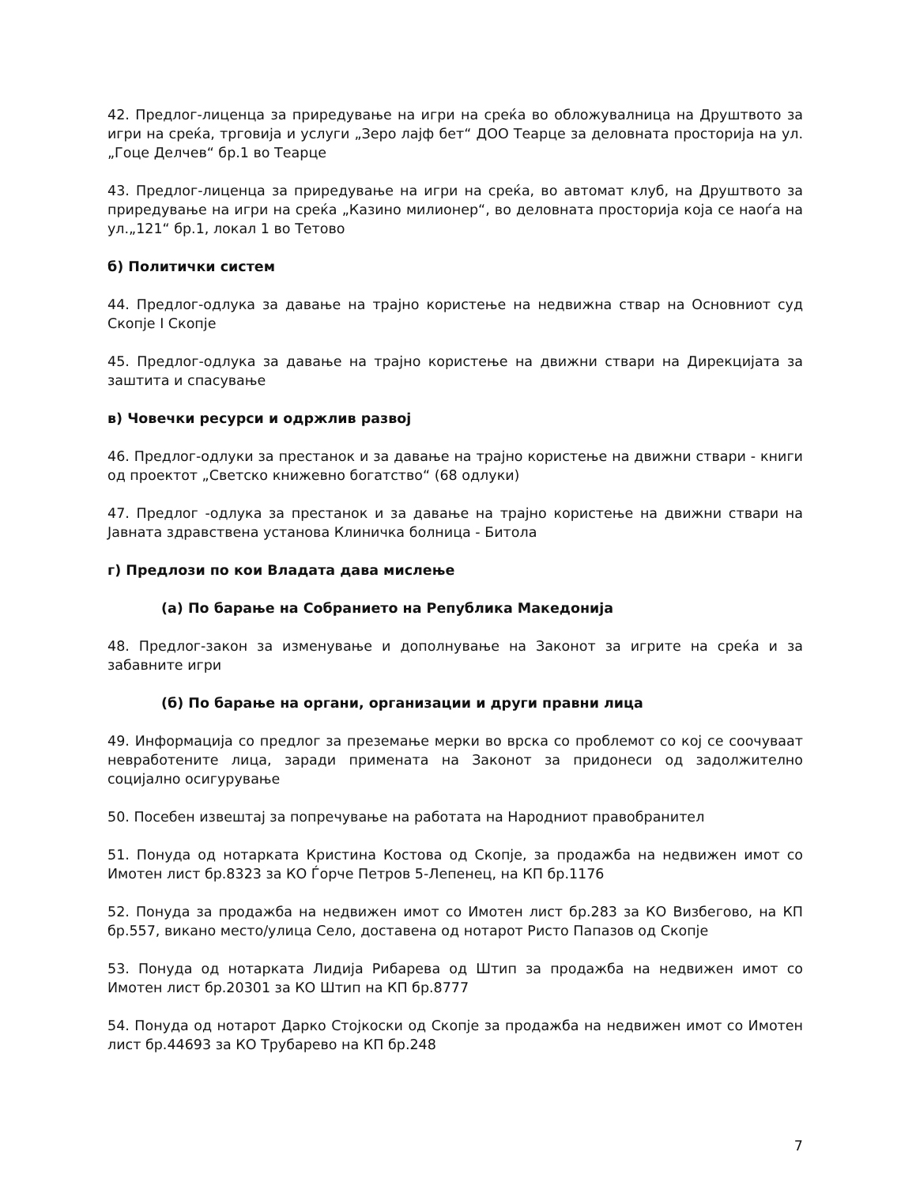42. Предлог-лиценца за приредување на игри на среќа во обложувалница на Друштвото за игри на среќа, трговија и услуги „Зеро лајф бет“ ДОО Теарце за деловната просторија на ул.„Гоце Делчев“ бр.1 во Теарце
43. Предлог-лиценца за приредување на игри на среќа, во автомат клуб, на Друштвото за приредување на игри на среќа „Казино милионер“, во деловната просторија која се наоѓа на ул.„121“ бр.1, локал 1 во Тетово
б) Политички систем
44. Предлог-одлука за давање на трајно користење на недвижна ствар на Основниот суд Скопје I Скопје
45. Предлог-одлука за давање на трајно користење на движни ствари на Дирекцијата за заштита и спасување
в) Човечки ресурси и одржлив развој
46. Предлог-одлуки за престанок и за давање на трајно користење на движни ствари - книги од проектот „Светско книжевно богатство“ (68 одлуки)
47. Предлог -одлука за престанок и за давање на трајно користење на движни ствари на Јавната здравствена установа Клиничка болница - Битола
г) Предлози по кои Владата дава мислење
(а) По барање на Собранието на Република Македонија
48. Предлог-закон за изменување и дополнување на Законот за игрите на среќа и за забавните игри
(б) По барање на органи, организации и други правни лица
49. Информација со предлог за преземање мерки во врска со проблемот со кој се соочуваат невработените лица, заради примената на Законот за придонеси од задолжително социјално осигурување
50. Посебен извештај за попречување на работата на Народниот правобранител
51. Понуда од нотарката Кристина Костова од Скопје, за продажба на недвижен имот со Имотен лист бр.8323 за КО Ѓорче Петров 5-Лепенец, на КП бр.1176
52. Понуда за продажба на недвижен имот со Имотен лист бр.283 за КО Визбегово, на КП бр.557, викано место/улица Село, доставена од нотарот Ристо Папазов од Скопје
53. Понуда од нотарката Лидија Рибарева од Штип за продажба на недвижен имот со Имотен лист бр.20301 за КО Штип на КП бр.8777
54. Понуда од нотарот Дарко Стојкоски од Скопје за продажба на недвижен имот со Имотен лист бр.44693 за КО Трубарево на КП бр.248
7